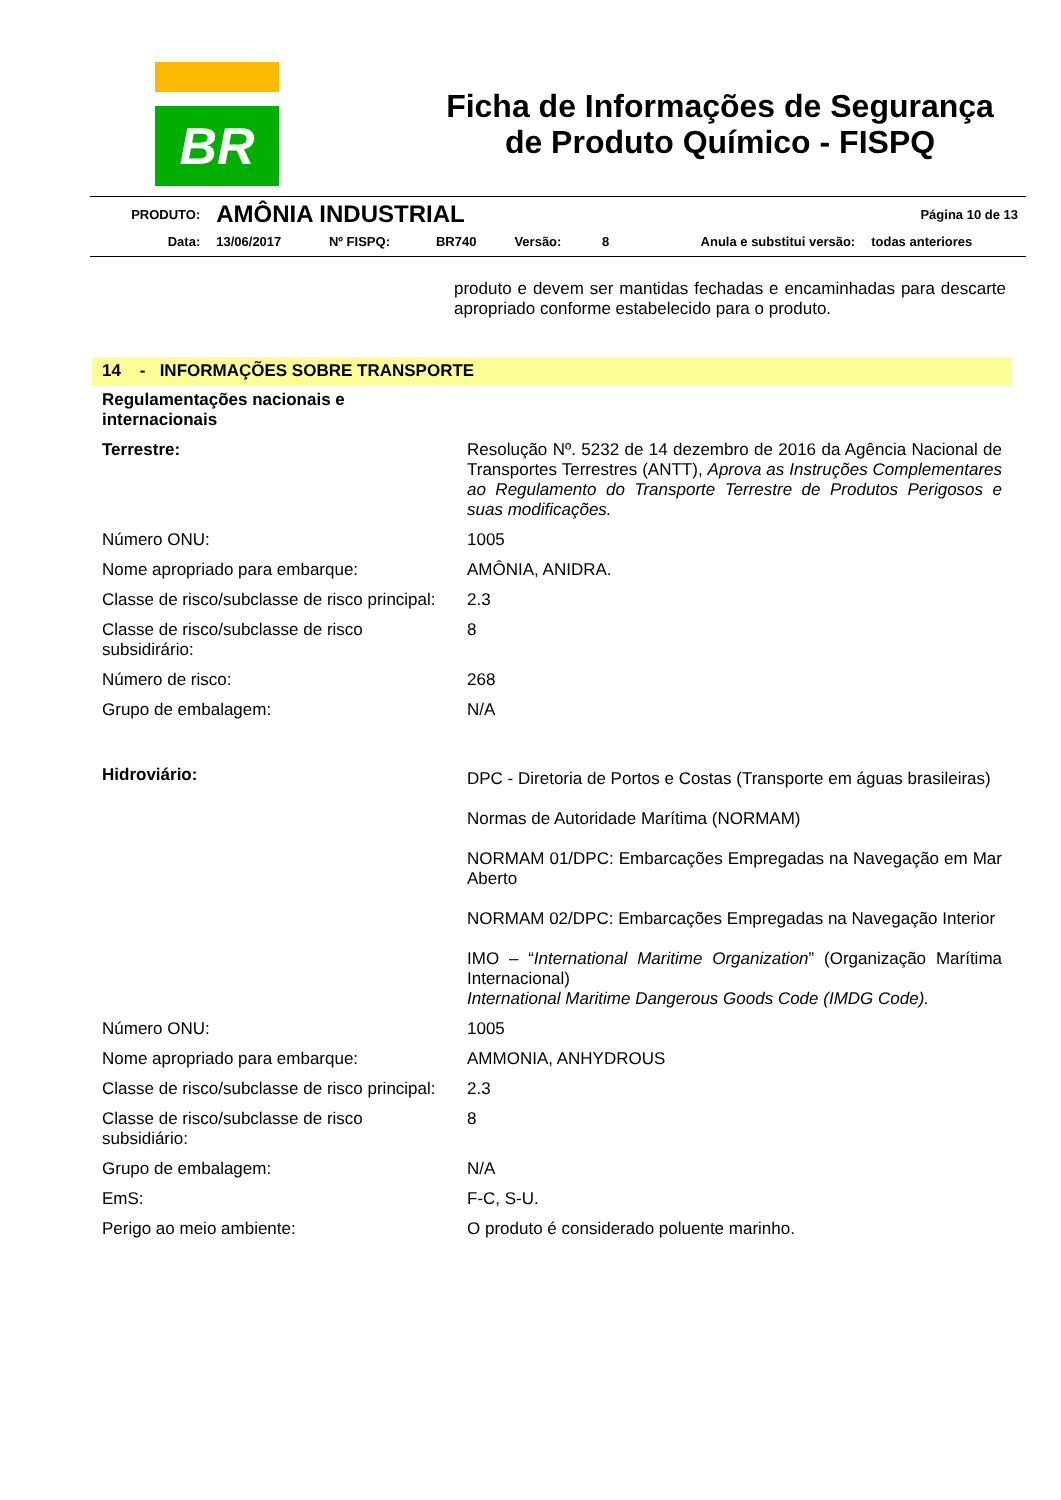BR
Ficha de Informações de Segurança
de Produto Químico - FISPQ
| PRODUTO: | AMÔNIA INDUSTRIAL | | | | | | Página 10 de 13 |
| Data: | 13/06/2017 | Nº FISPQ: | BR740 | Versão: | 8 | Anula e substitui versão: | todas anteriores |
produto e devem ser mantidas fechadas e encaminhadas para descarte apropriado conforme estabelecido para o produto.
14 - INFORMAÇÕES SOBRE TRANSPORTE
| Regulamentações nacionais e internacionais | |
| Terrestre: | Resolução Nº. 5232 de 14 dezembro de 2016 da Agência Nacional de Transportes Terrestres (ANTT), Aprova as Instruções Complementares ao Regulamento do Transporte Terrestre de Produtos Perigosos e suas modificações. |
| Número ONU: | 1005 |
| Nome apropriado para embarque: | AMÔNIA, ANIDRA. |
| Classe de risco/subclasse de risco principal: | 2.3 |
| Classe de risco/subclasse de risco subsidirário: | 8 |
| Número de risco: | 268 |
| Grupo de embalagem: | N/A |
| Hidroviário: | DPC - Diretoria de Portos e Costas (Transporte em águas brasileiras) Normas de Autoridade Marítima (NORMAM) NORMAM 01/DPC: Embarcações Empregadas na Navegação em Mar Aberto NORMAM 02/DPC: Embarcações Empregadas na Navegação Interior IMO – “ International Maritime Organization ” (Organização Marítima Internacional) International Maritime Dangerous Goods Code (IMDG Code). |
| Número ONU: | 1005 |
| Nome apropriado para embarque: | AMMONIA, ANHYDROUS |
| Classe de risco/subclasse de risco principal: | 2.3 |
| Classe de risco/subclasse de risco subsidiário: | 8 |
| Grupo de embalagem: | N/A |
| EmS: | F-C, S-U. |
| Perigo ao meio ambiente: | O produto é considerado poluente marinho. |